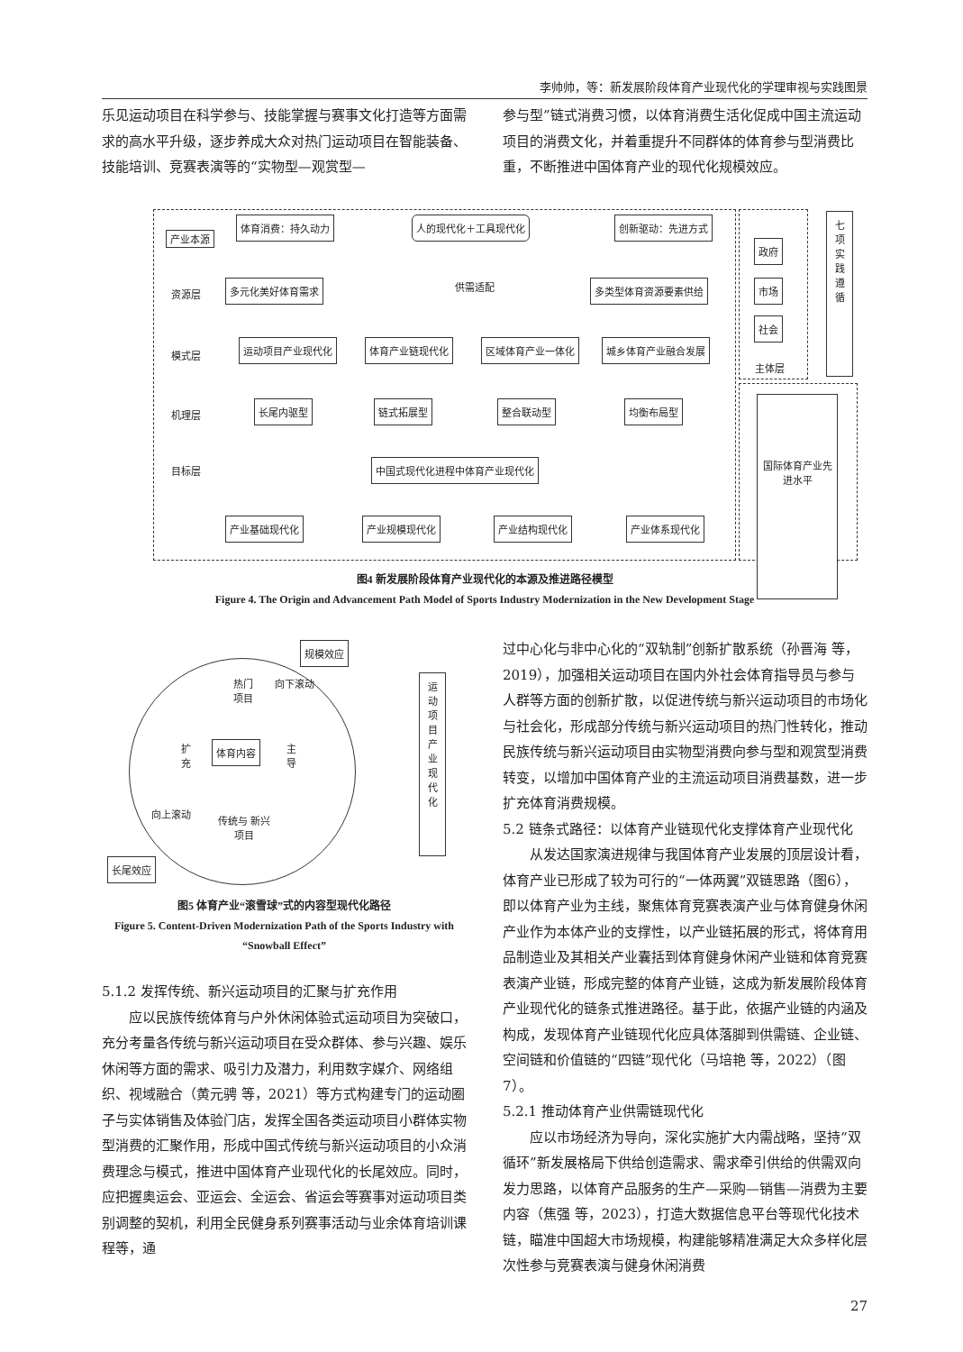李帅帅，等：新发展阶段体育产业现代化的学理审视与实践图景
乐见运动项目在科学参与、技能掌握与赛事文化打造等方面需求的高水平升级，逐步养成大众对热门运动项目在智能装备、技能培训、竞赛表演等的“实物型—观赏型—
参与型”链式消费习惯，以体育消费生活化促成中国主流运动项目的消费文化，并着重提升不同群体的体育参与型消费比重，不断推进中国体育产业的现代化规模效应。
产业本源
体育消费：持久动力 人的现代化＋工具现代化 创新驱动：先进方式
资源层
多元化美好体育需求 供需适配 多类型体育资源要素供给
政府
市场
社会
七项实践遵循
主体层
模式层
运动项目产业现代化 体育产业链现代化 区域体育产业一体化 城乡体育产业融合发展
机理层
长尾内驱型 链式拓展型 整合联动型 均衡布局型
目标层
中国式现代化进程中体育产业现代化
国际体育产业先进水平
产业基础现代化 产业规模现代化 产业结构现代化 产业体系现代化
图4 新发展阶段体育产业现代化的本源及推进路径模型
Figure 4. The Origin and Advancement Path Model of Sports Industry Modernization in the New Development Stage
规模效应
热门 项目
向下滚动
扩充
体育内容
主导
向上滚动
传统与 新兴项目
长尾效应
运动项目产业现代化
图5 体育产业“滚雪球”式的内容型现代化路径
Figure 5. Content-Driven Modernization Path of the Sports Industry with “Snowball Effect”
5.1.2 发挥传统、新兴运动项目的汇聚与扩充作用
应以民族传统体育与户外休闲体验式运动项目为突破口，充分考量各传统与新兴运动项目在受众群体、参与兴趣、娱乐休闲等方面的需求、吸引力及潜力，利用数字媒介、网络组织、视域融合（黄元骋 等，2021）等方式构建专门的运动圈子与实体销售及体验门店，发挥全国各类运动项目小群体实物型消费的汇聚作用，形成中国式传统与新兴运动项目的小众消费理念与模式，推进中国体育产业现代化的长尾效应。同时，应把握奥运会、亚运会、全运会、省运会等赛事对运动项目类别调整的契机，利用全民健身系列赛事活动与业余体育培训课程等，通
过中心化与非中心化的“双轨制”创新扩散系统（孙晋海 等，2019），加强相关运动项目在国内外社会体育指导员与参与人群等方面的创新扩散，以促进传统与新兴运动项目的市场化与社会化，形成部分传统与新兴运动项目的热门性转化，推动民族传统与新兴运动项目由实物型消费向参与型和观赏型消费转变，以增加中国体育产业的主流运动项目消费基数，进一步扩充体育消费规模。
5.2 链条式路径：以体育产业链现代化支撑体育产业现代化
从发达国家演进规律与我国体育产业发展的顶层设计看，体育产业已形成了较为可行的“一体两翼”双链思路（图6），即以体育产业为主线，聚焦体育竞赛表演产业与体育健身休闲产业作为本体产业的支撑性，以产业链拓展的形式，将体育用品制造业及其相关产业囊括到体育健身休闲产业链和体育竞赛表演产业链，形成完整的体育产业链，这成为新发展阶段体育产业现代化的链条式推进路径。基于此，依据产业链的内涵及构成，发现体育产业链现代化应具体落脚到供需链、企业链、空间链和价值链的“四链”现代化（马培艳 等，2022）（图7）。
5.2.1 推动体育产业供需链现代化
应以市场经济为导向，深化实施扩大内需战略，坚持“双循环”新发展格局下供给创造需求、需求牵引供给的供需双向发力思路，以体育产品服务的生产—采购—销售—消费为主要内容（焦强 等，2023），打造大数据信息平台等现代化技术链，瞄准中国超大市场规模，构建能够精准满足大众多样化层次性参与竞赛表演与健身休闲消费
27